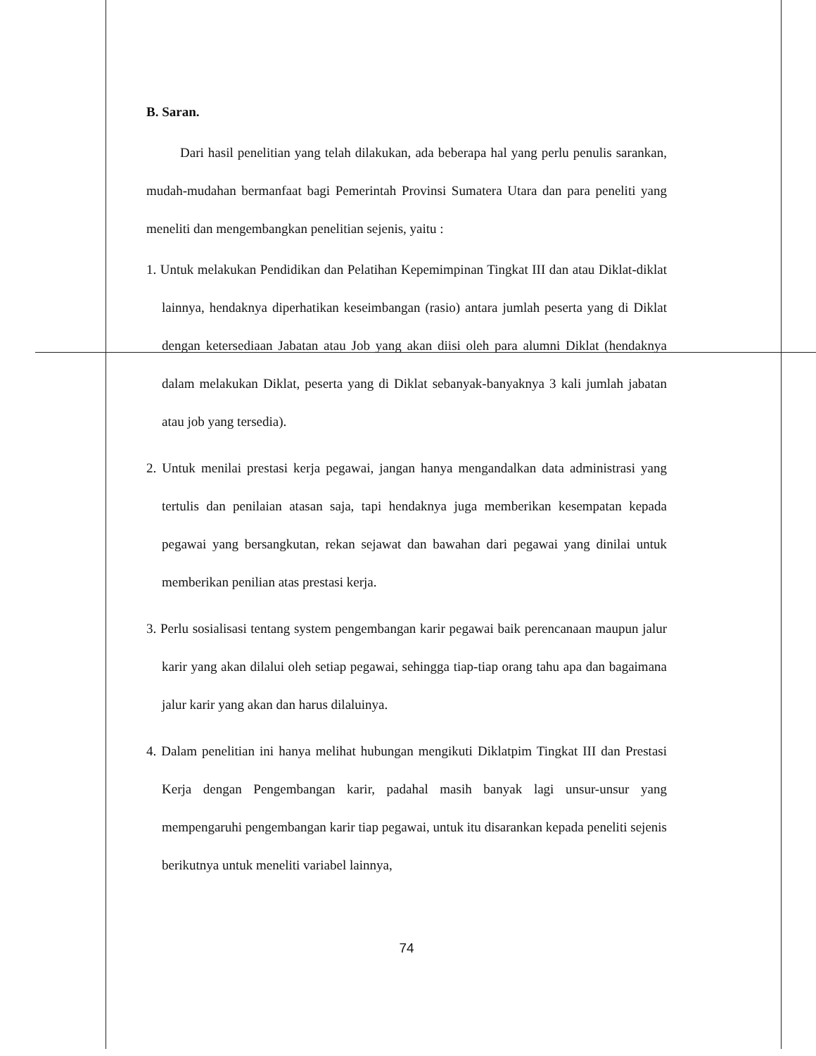B. Saran.
Dari hasil penelitian yang telah dilakukan, ada beberapa hal yang perlu penulis sarankan, mudah-mudahan bermanfaat bagi Pemerintah Provinsi Sumatera Utara dan para peneliti yang meneliti dan mengembangkan penelitian sejenis, yaitu :
1. Untuk melakukan Pendidikan dan Pelatihan Kepemimpinan Tingkat III dan atau Diklat-diklat lainnya, hendaknya diperhatikan keseimbangan (rasio) antara jumlah peserta yang di Diklat dengan ketersediaan Jabatan atau Job yang akan diisi oleh para alumni Diklat (hendaknya dalam melakukan Diklat, peserta yang di Diklat sebanyak-banyaknya 3 kali jumlah jabatan atau job yang tersedia).
2. Untuk menilai prestasi kerja pegawai, jangan hanya mengandalkan data administrasi yang tertulis dan penilaian atasan saja, tapi hendaknya juga memberikan kesempatan kepada pegawai yang bersangkutan, rekan sejawat dan bawahan dari pegawai yang dinilai untuk memberikan penilian atas prestasi kerja.
3. Perlu sosialisasi tentang system pengembangan karir pegawai baik perencanaan maupun jalur karir yang akan dilalui oleh setiap pegawai, sehingga tiap-tiap orang tahu apa dan bagaimana jalur karir yang akan dan harus dilaluinya.
4. Dalam penelitian ini hanya melihat hubungan mengikuti Diklatpim Tingkat III dan Prestasi Kerja dengan Pengembangan karir, padahal masih banyak lagi unsur-unsur yang mempengaruhi pengembangan karir tiap pegawai, untuk itu disarankan kepada peneliti sejenis berikutnya untuk meneliti variabel lainnya,
74